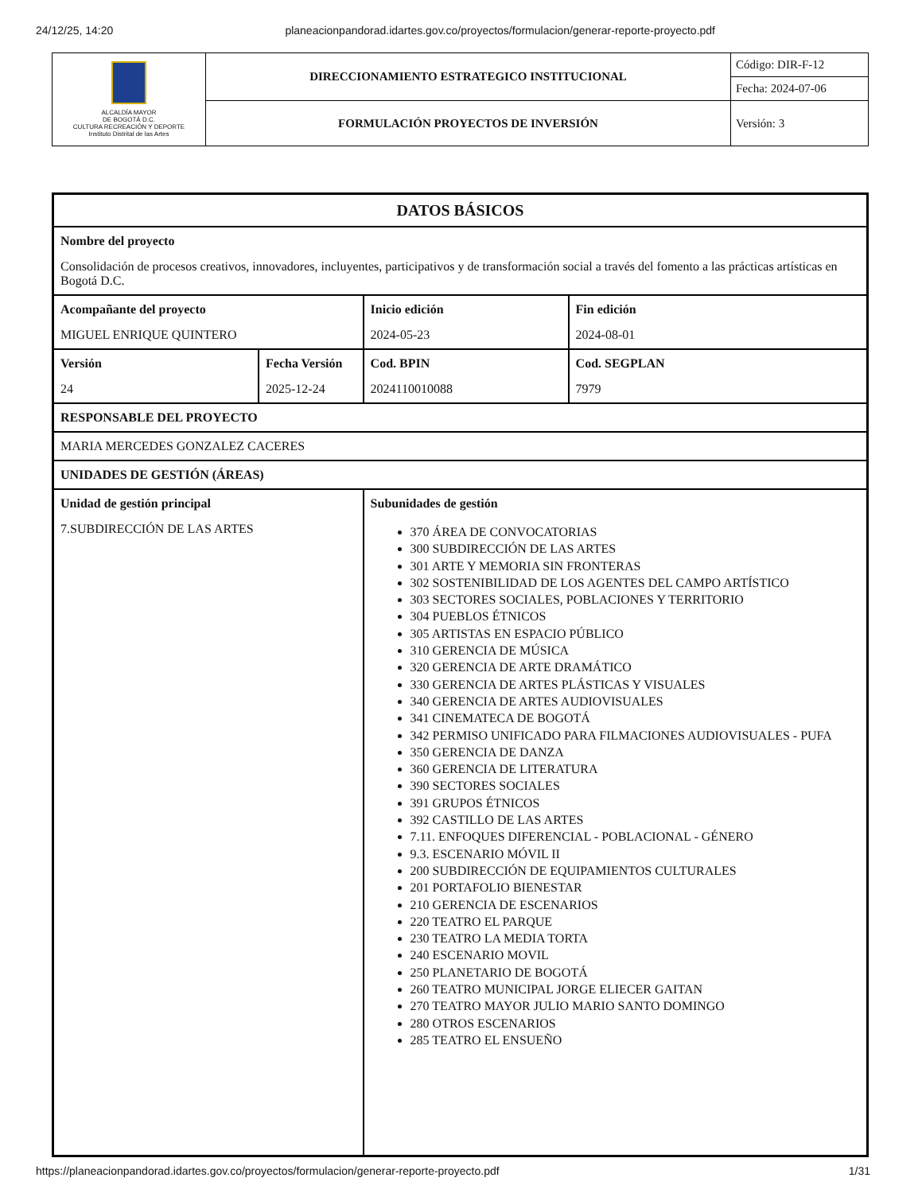24/12/25, 14:20 planeacionpandorad.idartes.gov.co/proyectos/formulacion/generar-reporte-proyecto.pdf
| ALCALDÍA MAYOR DE BOGOTÁ D.C. CULTURA RECREACIÓN Y DEPORTE Instituto Distrital de las Artes | DIRECCIONAMIENTO ESTRATEGICO INSTITUCIONAL | Código: DIR-F-12 |
| | | Fecha: 2024-07-06 |
| | FORMULACIÓN PROYECTOS DE INVERSIÓN | Versión: 3 |
| DATOS BÁSICOS | | | |
| Nombre del proyecto Consolidación de procesos creativos, innovadores, incluyentes, participativos y de transformación social a través del fomento a las prácticas artísticas en Bogotá D.C. | | | |
| Acompañante del proyecto MIGUEL ENRIQUE QUINTERO | | Inicio edición 2024-05-23 | Fin edición 2024-08-01 |
| Versión 24 | Fecha Versión 2025-12-24 | Cod. BPIN 2024110010088 | Cod. SEGPLAN 7979 |
| RESPONSABLE DEL PROYECTO | | | |
| MARIA MERCEDES GONZALEZ CACERES | | | |
| UNIDADES DE GESTIÓN (ÁREAS) | | | |
| Unidad de gestión principal 7.SUBDIRECCIÓN DE LAS ARTES | | Subunidades de gestión 370 ÁREA DE CONVOCATORIAS 300 SUBDIRECCIÓN DE LAS ARTES 301 ARTE Y MEMORIA SIN FRONTERAS 302 SOSTENIBILIDAD DE LOS AGENTES DEL CAMPO ARTÍSTICO 303 SECTORES SOCIALES, POBLACIONES Y TERRITORIO 304 PUEBLOS ÉTNICOS 305 ARTISTAS EN ESPACIO PÚBLICO 310 GERENCIA DE MÚSICA 320 GERENCIA DE ARTE DRAMÁTICO 330 GERENCIA DE ARTES PLÁSTICAS Y VISUALES 340 GERENCIA DE ARTES AUDIOVISUALES 341 CINEMATECA DE BOGOTÁ 342 PERMISO UNIFICADO PARA FILMACIONES AUDIOVISUALES - PUFA 350 GERENCIA DE DANZA 360 GERENCIA DE LITERATURA 390 SECTORES SOCIALES 391 GRUPOS ÉTNICOS 392 CASTILLO DE LAS ARTES 7.11. ENFOQUES DIFERENCIAL - POBLACIONAL - GÉNERO 9.3. ESCENARIO MÓVIL II 200 SUBDIRECCIÓN DE EQUIPAMIENTOS CULTURALES 201 PORTAFOLIO BIENESTAR 210 GERENCIA DE ESCENARIOS 220 TEATRO EL PARQUE 230 TEATRO LA MEDIA TORTA 240 ESCENARIO MOVIL 250 PLANETARIO DE BOGOTÁ 260 TEATRO MUNICIPAL JORGE ELIECER GAITAN 270 TEATRO MAYOR JULIO MARIO SANTO DOMINGO 280 OTROS ESCENARIOS 285 TEATRO EL ENSUEÑO | |
https://planeacionpandorad.idartes.gov.co/proyectos/formulacion/generar-reporte-proyecto.pdf 1/31